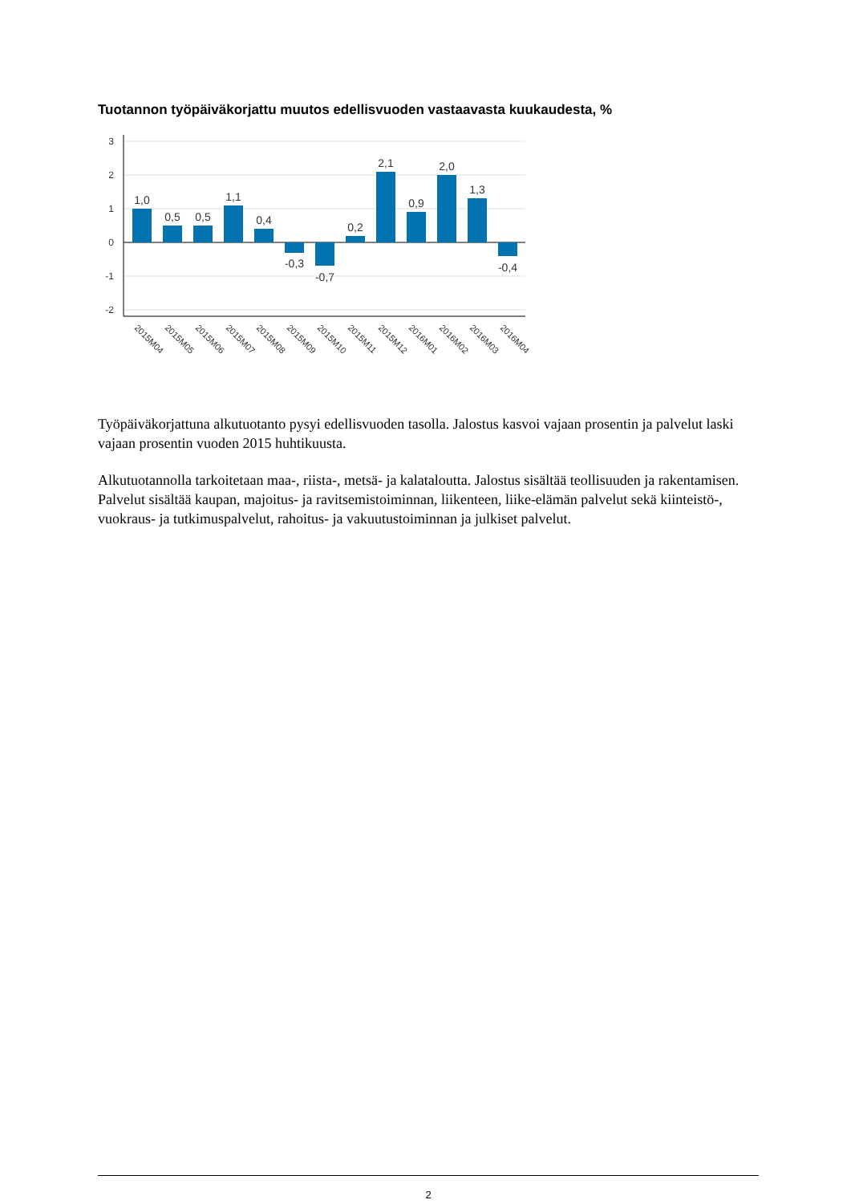Tuotannon työpäiväkorjattu muutos edellisvuoden vastaavasta kuukaudesta, %
3
2
1
0
-1
-2
1,0
0,5
0,5
1,1
0,4
-0,3
-0,7
0,2
2,1
0,9
2,0
1,3
-0,4
2015M04
2015M05
2015M06
2015M07
2015M08
2015M09
2015M10
2015M11
2015M12
2016M01
2016M02
2016M03
2016M04
Työpäiväkorjattuna alkutuotanto pysyi edellisvuoden tasolla. Jalostus kasvoi vajaan prosentin ja palvelut laski vajaan prosentin vuoden 2015 huhtikuusta.
Alkutuotannolla tarkoitetaan maa-, riista-, metsä- ja kalataloutta. Jalostus sisältää teollisuuden ja rakentamisen. Palvelut sisältää kaupan, majoitus- ja ravitsemistoiminnan, liikenteen, liike-elämän palvelut sekä kiinteistö-, vuokraus- ja tutkimuspalvelut, rahoitus- ja vakuutustoiminnan ja julkiset palvelut.
2